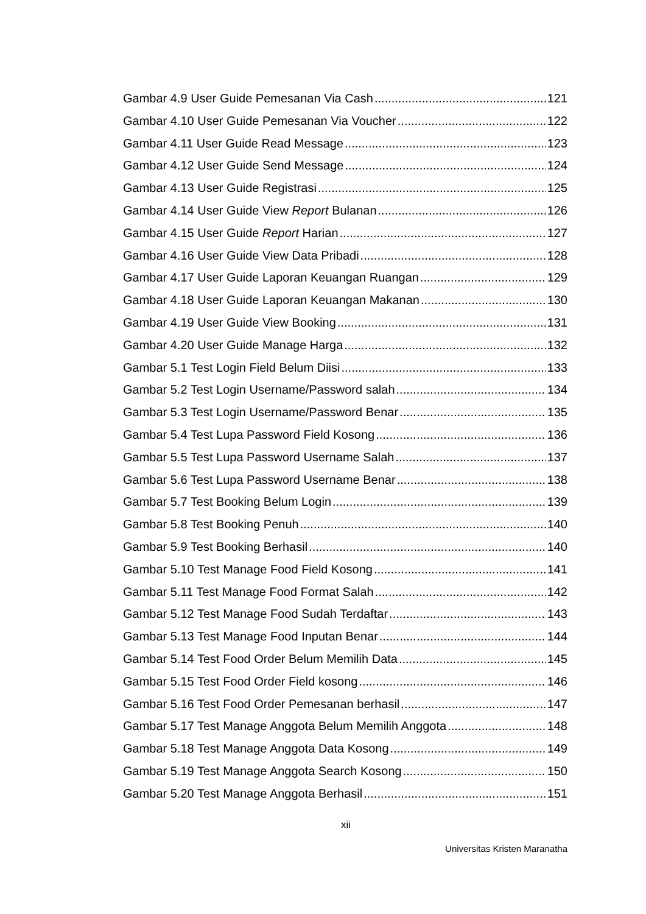Gambar 4.9 User Guide Pemesanan Via Cash 121
Gambar 4.10 User Guide Pemesanan Via Voucher 122
Gambar 4.11 User Guide Read Message 123
Gambar 4.12 User Guide Send Message 124
Gambar 4.13 User Guide Registrasi 125
Gambar 4.14 User Guide View Report Bulanan 126
Gambar 4.15 User Guide Report Harian 127
Gambar 4.16 User Guide View Data Pribadi 128
Gambar 4.17 User Guide Laporan Keuangan Ruangan 129
Gambar 4.18 User Guide Laporan Keuangan Makanan 130
Gambar 4.19 User Guide View Booking 131
Gambar 4.20 User Guide Manage Harga 132
Gambar 5.1 Test Login Field Belum Diisi 133
Gambar 5.2 Test Login Username/Password salah 134
Gambar 5.3 Test Login Username/Password Benar 135
Gambar 5.4 Test Lupa Password Field Kosong 136
Gambar 5.5 Test Lupa Password Username Salah 137
Gambar 5.6 Test Lupa Password Username Benar 138
Gambar 5.7 Test Booking Belum Login 139
Gambar 5.8 Test Booking Penuh 140
Gambar 5.9 Test Booking Berhasil 140
Gambar 5.10 Test Manage Food Field Kosong 141
Gambar 5.11 Test Manage Food Format Salah 142
Gambar 5.12 Test Manage Food Sudah Terdaftar 143
Gambar 5.13 Test Manage Food Inputan Benar 144
Gambar 5.14 Test Food Order Belum Memilih Data 145
Gambar 5.15 Test Food Order Field kosong 146
Gambar 5.16 Test Food Order Pemesanan berhasil 147
Gambar 5.17 Test Manage Anggota Belum Memilih Anggota 148
Gambar 5.18 Test Manage Anggota Data Kosong 149
Gambar 5.19 Test Manage Anggota Search Kosong 150
Gambar 5.20 Test Manage Anggota Berhasil 151
xii
Universitas Kristen Maranatha